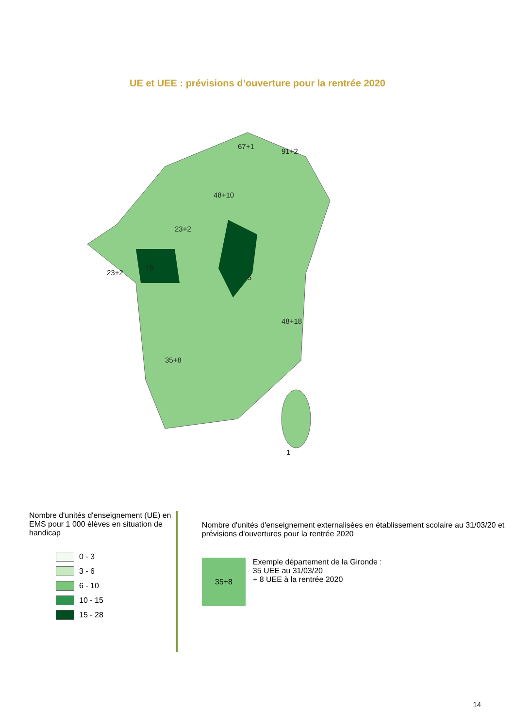UE et UEE : prévisions d’ouverture pour la rentrée 2020
67+1
91+2
48+10
23+2
15
23+2
5
48+18
35+8
1
Nombre d'unités d'enseignement (UE) en EMS pour 1 000 élèves en situation de handicap
0 - 3
3 - 6
6 - 10
10 - 15
15 - 28
Nombre d'unités d'enseignement externalisées en établissement scolaire au 31/03/20 et prévisions d'ouvertures pour la rentrée 2020
35+8
Exemple département de la Gironde :
35 UEE au 31/03/20
+ 8 UEE à la rentrée 2020
14